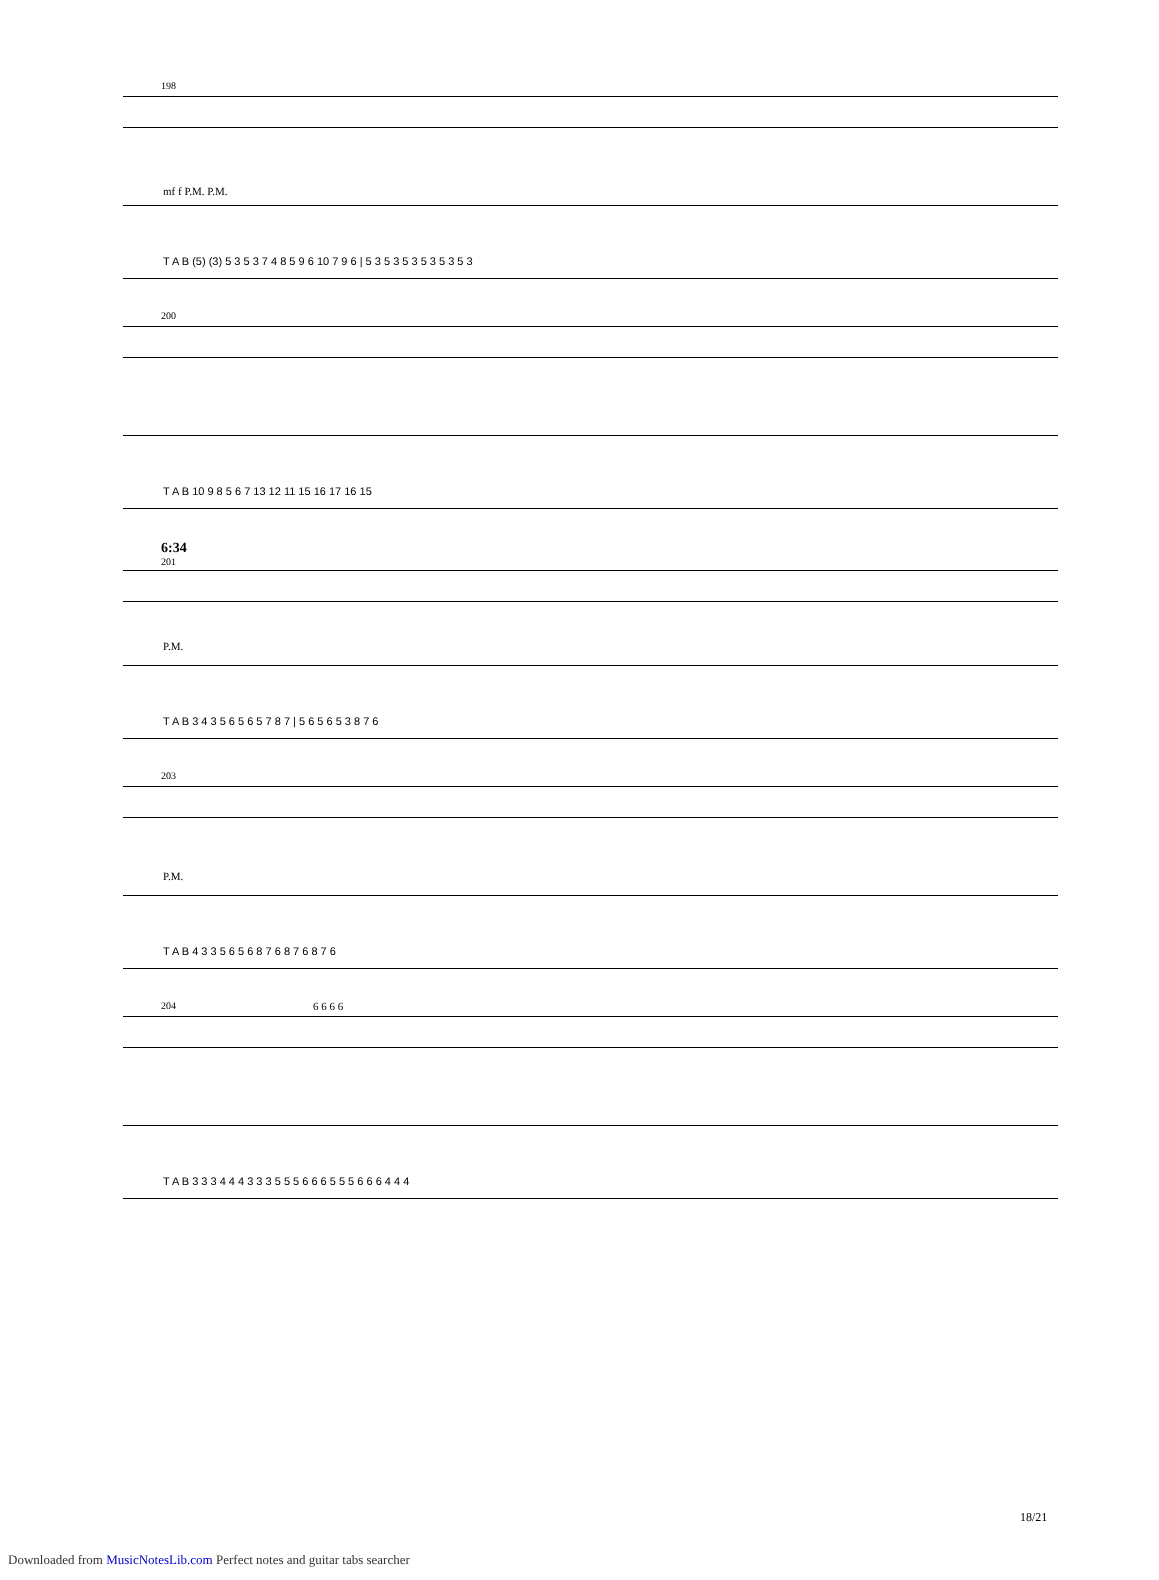198
mf f P.M. P.M.
T A B (5) (3) 5 3 5 3 7 4 8 5 9 6 10 7 9 6 | 5 3 5 3 5 3 5 3 5 3 5 3
200
T A B 10 9 8 5 6 7 13 12 11 15 16 17 16 15
6:34
201
P.M.
T A B 3 4 3 5 6 5 6 5 7 8 7 | 5 6 5 6 5 3 8 7 6
203
P.M.
T A B 4 3 3 5 6 5 6 8 7 6 8 7 6 8 7 6
204 6 6 6 6
T A B 3 3 3 4 4 4 3 3 3 5 5 5 6 6 6 5 5 5 6 6 6 4 4 4
18/21
Downloaded from MusicNotesLib.com Perfect notes and guitar tabs searcher